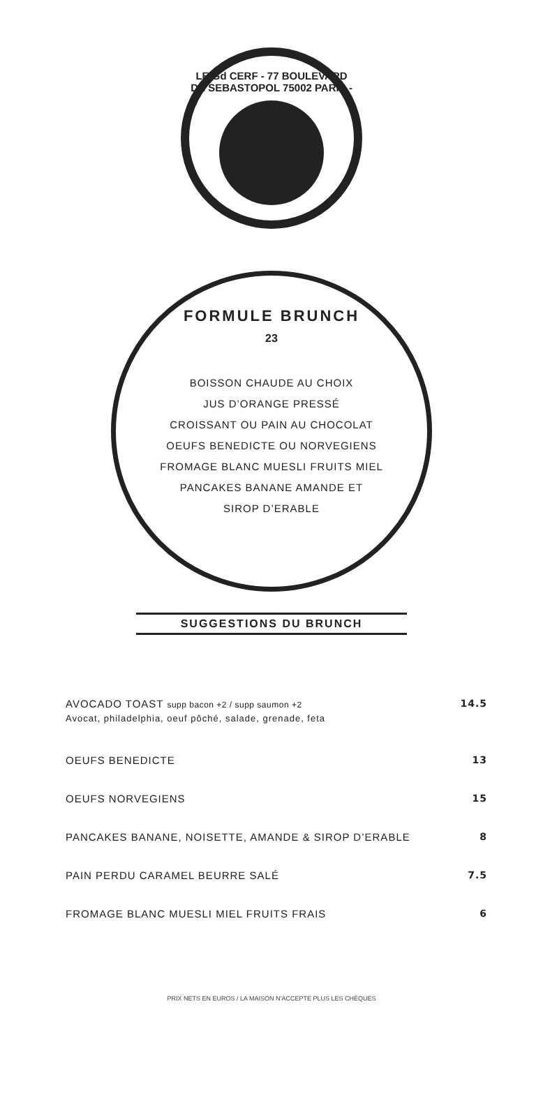LE Gd CERF - 77 BOULEVARD DE SEBASTOPOL 75002 PARIS -
FORMULE BRUNCH
23
BOISSON CHAUDE AU CHOIX
JUS D’ORANGE PRESSÉ
CROISSANT OU PAIN AU CHOCOLAT
OEUFS BENEDICTE OU NORVEGIENS
FROMAGE BLANC MUESLI FRUITS MIEL
PANCAKES BANANE AMANDE ET
SIROP D’ERABLE
SUGGESTIONS DU BRUNCH
| AVOCADO TOAST supp bacon +2 / supp saumon +2 Avocat, philadelphia, oeuf pôché, salade, grenade, feta | 14.5 |
| OEUFS BENEDICTE | 13 |
| OEUFS NORVEGIENS | 15 |
| PANCAKES BANANE, NOISETTE, AMANDE & SIROP D’ERABLE | 8 |
| PAIN PERDU CARAMEL BEURRE SALÉ | 7.5 |
| FROMAGE BLANC MUESLI MIEL FRUITS FRAIS | 6 |
PRIX NETS EN EUROS / LA MAISON N’ACCEPTE PLUS LES CHÈQUES